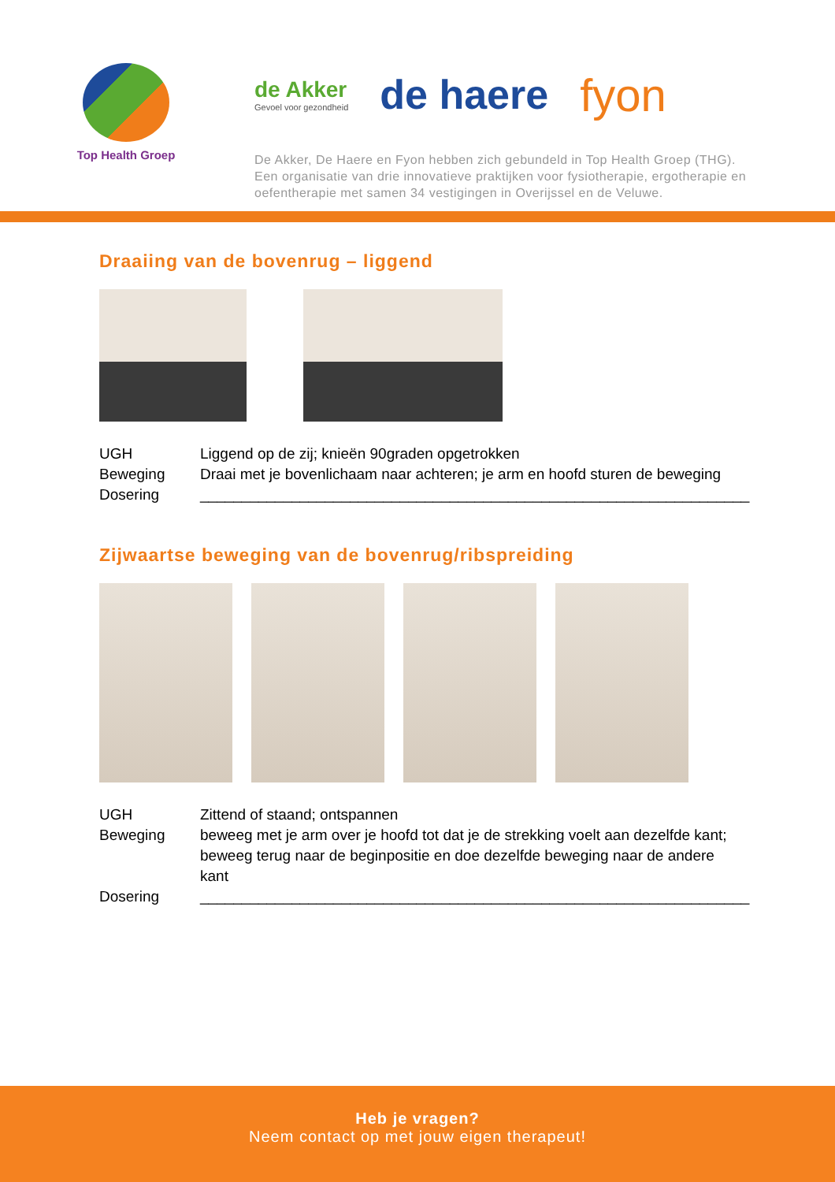Top Health Groep
de Akker
Gevoel voor gezondheid
de haere fyon
De Akker, De Haere en Fyon hebben zich gebundeld in Top Health Groep (THG).
Een organisatie van drie innovatieve praktijken voor fysiotherapie, ergotherapie en
oefentherapie met samen 34 vestigingen in Overijssel en de Veluwe.
Draaiing van de bovenrug – liggend
UGH Liggend op de zij; knieën 90graden opgetrokken
Beweging Draai met je bovenlichaam naar achteren; je arm en hoofd sturen de beweging
Dosering __________________________________________________________________
Zijwaartse beweging van de bovenrug/ribspreiding
UGH Zittend of staand; ontspannen
Beweging beweeg met je arm over je hoofd tot dat je de strekking voelt aan dezelfde kant; beweeg terug naar de beginpositie en doe dezelfde beweging naar de andere kant
Dosering __________________________________________________________________
Heb je vragen?
Neem contact op met jouw eigen therapeut!